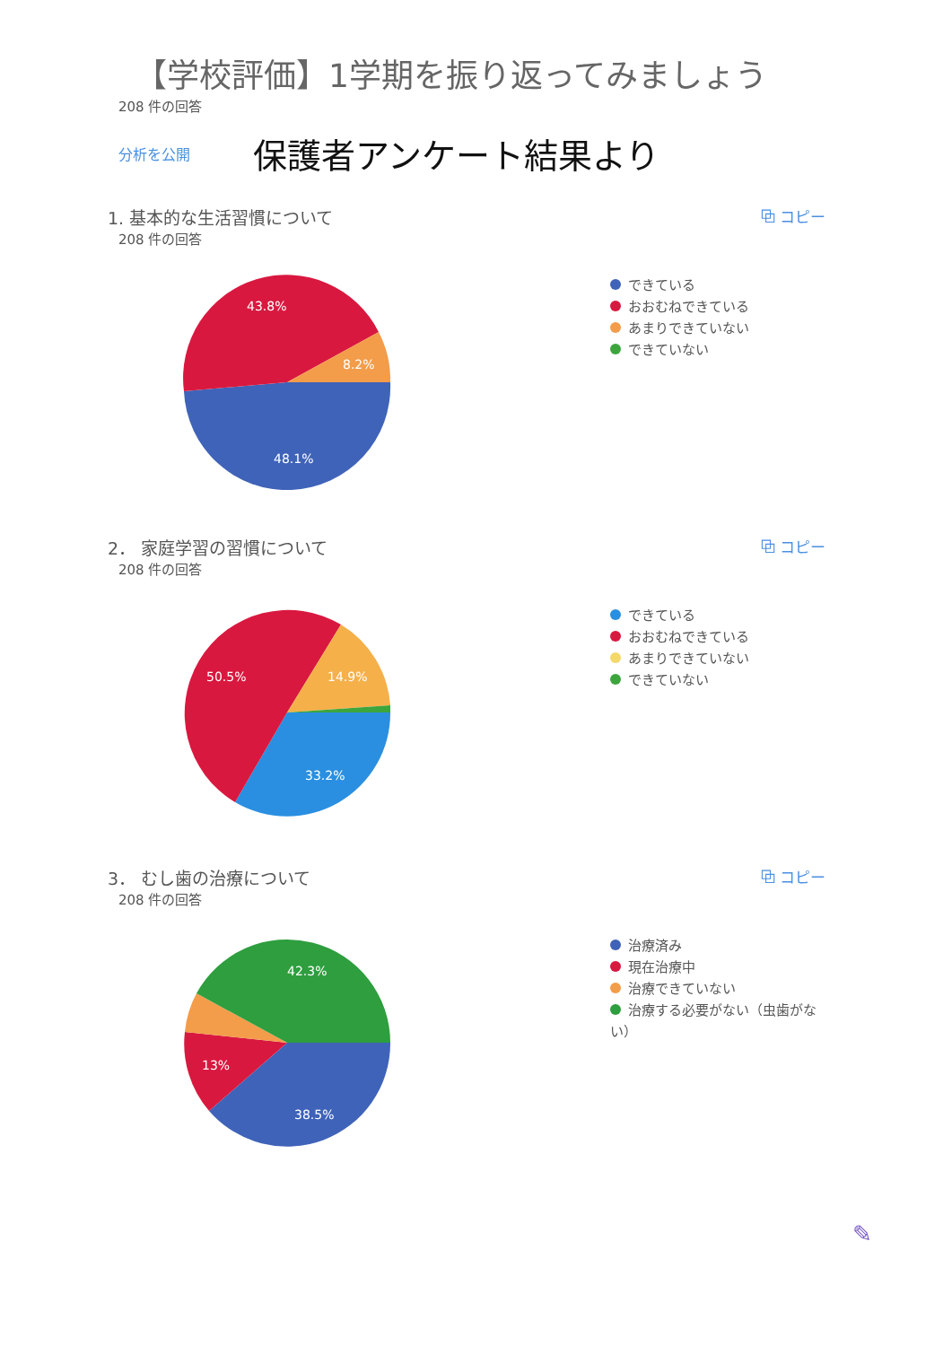【学校評価】1学期を振り返ってみましょう
208 件の回答
分析を公開 保護者アンケート結果より
1. 基本的な生活習慣について ⧉ コピー
208 件の回答
43.8%
8.2%
48.1%
できている
おおむねできている
あまりできていない
できていない
2． 家庭学習の習慣について ⧉ コピー
208 件の回答
50.5%
14.9%
33.2%
できている
おおむねできている
あまりできていない
できていない
3． むし歯の治療について ⧉ コピー
208 件の回答
42.3%
13%
38.5%
治療済み
現在治療中
治療できていない
治療する必要がない（虫歯がな
い）
✎